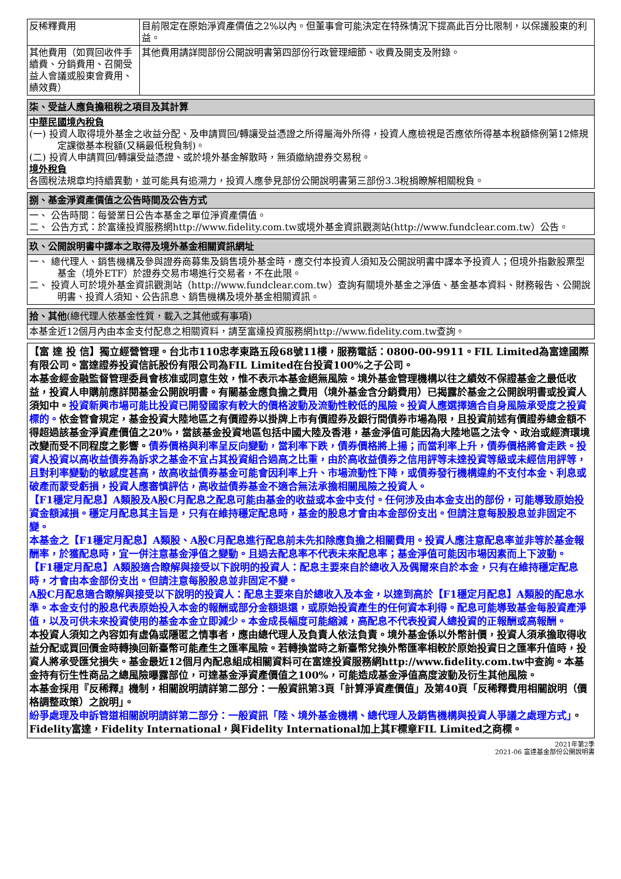| 反稀釋費用 | 目前限定在原始淨資產價值之2%以內。但董事會可能決定在特殊情況下提高此百分比限制，以保護股東的利益。 |
| 其他費用（如買回收件手續費、分銷費用、召開受益人會議或股東會費用、績效費） | 其他費用請詳閱部份公開說明書第四部份行政管理細節、收費及開支及附錄。 |
柒、受益人應負擔租稅之項目及其計算
中華民國境內稅負
(一) 投資人取得境外基金之收益分配、及申請買回/轉讓受益憑證之所得屬海外所得，投資人應檢視是否應依所得基本稅額條例第12條規定課徵基本稅額(又稱最低稅負制)。
(二) 投資人申請買回/轉讓受益憑證、或於境外基金解散時，無須繳納證券交易稅。
境外稅負
各國稅法規章均持續異動，並可能具有追溯力，投資人應參見部份公開說明書第三部份3.3稅捐瞭解相關稅負。
捌、基金淨資產價值之公告時間及公告方式
一、 公告時間：每營業日公告本基金之單位淨資產價值。
二、 公告方式：於富達投資服務網http://www.fidelity.com.tw或境外基金資訊觀測站(http://www.fundclear.com.tw）公告。
玖、公開說明書中譯本之取得及境外基金相關資訊網址
一、 總代理人、銷售機構及參與證券商募集及銷售境外基金時，應交付本投資人須知及公開說明書中譯本予投資人；但境外指數股票型基金（境外ETF）於證券交易市場進行交易者，不在此限。
二、 投資人可於境外基金資訊觀測站（http://www.fundclear.com.tw）查詢有關境外基金之淨值、基金基本資料、財務報告、公開說明書、投資人須知、公告訊息、銷售機構及境外基金相關資訊。
拾、其他(總代理人依基金性質，載入之其他或有事項)
本基金近12個月內由本金支付配息之相關資料，請至富達投資服務網http://www.fidelity.com.tw查詢。
【富 達 投 信】獨立經營管理。台北市110忠孝東路五段68號11樓，服務電話：0800-00-9911。FIL Limited為富達國際有限公司。富達證券投資信託股份有限公司為FIL Limited在台投資100%之子公司。
本基金經金融監督管理委員會核准或同意生效，惟不表示本基金絕無風險。境外基金管理機構以往之績效不保證基金之最低收益，投資人申購前應詳閱基金公開說明書。有關基金應負擔之費用（境外基金含分銷費用）已揭露於基金之公開說明書或投資人須知中。投資新興市場可能比投資已開發國家有較大的價格波動及流動性較低的風險。投資人應選擇適合自身風險承受度之投資標的。依金管會規定，基金投資大陸地區之有價證券以掛牌上市有價證券及銀行間債券市場為限，且投資前述有價證券總金額不得超過該基金淨資產價值之20%，當該基金投資地區包括中國大陸及香港，基金淨值可能因為大陸地區之法令、政治或經濟環境改變而受不同程度之影響。債券價格與利率呈反向變動，當利率下跌，債券價格將上揚；而當利率上升，債券價格將會走跌。投資人投資以高收益債券為訴求之基金不宜占其投資組合過高之比重，由於高收益債券之信用評等未達投資等級或未經信用評等，且對利率變動的敏感度甚高，故高收益債券基金可能會因利率上升、市場流動性下降，或債券發行機構違約不支付本金、利息或破產而蒙受虧損，投資人應審慎評估，高收益債券基金不適合無法承擔相關風險之投資人。
【F1穩定月配息】A類股及A股C月配息之配息可能由基金的收益或本金中支付。任何涉及由本金支出的部份，可能導致原始投資金額減損。穩定月配息其主旨是，只有在維持穩定配息時，基金的股息才會由本金部份支出。但請注意每股股息並非固定不變。
本基金之【F1穩定月配息】A類股、A股C月配息進行配息前未先扣除應負擔之相關費用。投資人應注意配息率並非等於基金報酬率，於獲配息時，宜一併注意基金淨值之變動。且過去配息率不代表未來配息率；基金淨值可能因市場因素而上下波動。
【F1穩定月配息】A類股適合瞭解與接受以下說明的投資人：配息主要來自於總收入及偶爾來自於本金，只有在維持穩定配息時，才會由本金部份支出。但請注意每股股息並非固定不變。
A股C月配息適合瞭解與接受以下說明的投資人：配息主要來自於總收入及本金，以達到高於【F1穩定月配息】A類股的配息水準。本金支付的股息代表原始投入本金的報酬或部分金額退還，或原始投資產生的任何資本利得。配息可能導致基金每股資產淨值，以及可供未來投資使用的基金本金立即減少。本金成長幅度可能縮減，高配息不代表投資人總投資的正報酬或高報酬。
本投資人須知之內容如有虛偽或隱匿之情事者，應由總代理人及負責人依法負責。境外基金係以外幣計價，投資人須承擔取得收益分配或買回價金時轉換回新臺幣可能產生之匯率風險。若轉換當時之新臺幣兌換外幣匯率相較於原始投資日之匯率升值時，投資人將承受匯兌損失。基金最近12個月內配息組成相關資料可在富達投資服務網http://www.fidelity.com.tw中查詢。本基金持有衍生性商品之總風險曝露部位，可達基金淨資產價值之100%，可能造成基金淨值高度波動及衍生其他風險。
本基金採用『反稀釋』機制，相關說明請詳第二部分：一般資訊第3頁「計算淨資產價值」及第40頁「反稀釋費用相關說明（價格調整政策）之說明」。
紛爭處理及申訴管道相關說明請詳第二部分：一般資訊「陸、境外基金機構、總代理人及銷售機構與投資人爭議之處理方式」。Fidelity富達，Fidelity International，與Fidelity International加上其F標章FIL Limited之商標。
2021年第2季
2021-06 富達基金部份公開說明書